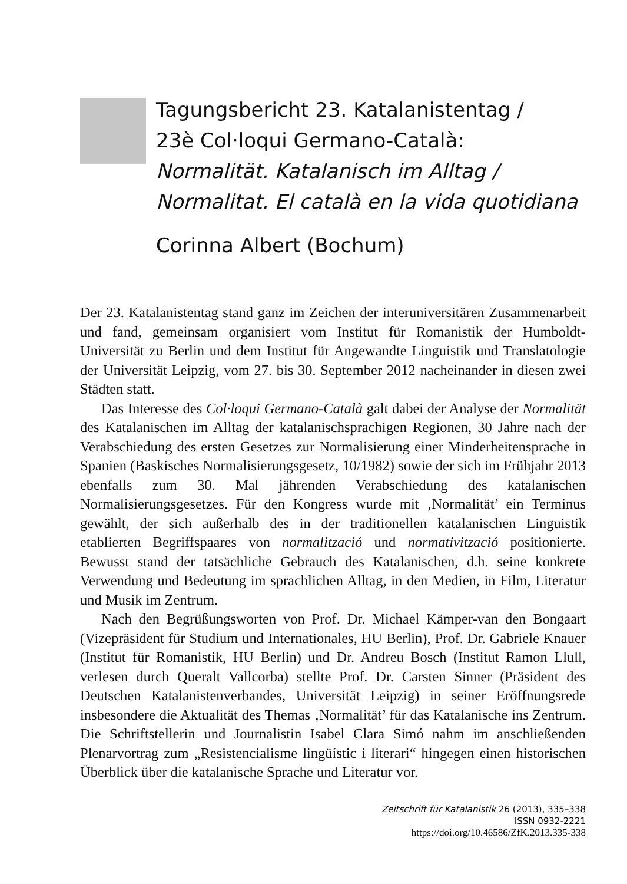Tagungsbericht 23. Katalanistentag /
23è Col·loqui Germano-Català:
Normalität. Katalanisch im Alltag /
Normalitat. El català en la vida quotidiana
Corinna Albert (Bochum)
Der 23. Katalanistentag stand ganz im Zeichen der interuniversitären Zusammenarbeit und fand, gemeinsam organisiert vom Institut für Romanistik der Humboldt-Universität zu Berlin und dem Institut für Angewandte Linguistik und Translatologie der Universität Leipzig, vom 27. bis 30. September 2012 nacheinander in diesen zwei Städten statt.
Das Interesse des Col·loqui Germano-Català galt dabei der Analyse der Normalität des Katalanischen im Alltag der katalanischsprachigen Regionen, 30 Jahre nach der Verabschiedung des ersten Gesetzes zur Normalisierung einer Minderheitensprache in Spanien (Baskisches Normalisierungsgesetz, 10/1982) sowie der sich im Frühjahr 2013 ebenfalls zum 30. Mal jährenden Verabschiedung des katalanischen Normalisierungsgesetzes. Für den Kongress wurde mit ‚Normalität’ ein Terminus gewählt, der sich außerhalb des in der traditionellen katalanischen Linguistik etablierten Begriffspaares von normalització und normativització positionierte. Bewusst stand der tatsächliche Gebrauch des Katalanischen, d.h. seine konkrete Verwendung und Bedeutung im sprachlichen Alltag, in den Medien, in Film, Literatur und Musik im Zentrum.
Nach den Begrüßungsworten von Prof. Dr. Michael Kämper-van den Bongaart (Vizepräsident für Studium und Internationales, HU Berlin), Prof. Dr. Gabriele Knauer (Institut für Romanistik, HU Berlin) und Dr. Andreu Bosch (Institut Ramon Llull, verlesen durch Queralt Vallcorba) stellte Prof. Dr. Carsten Sinner (Präsident des Deutschen Katalanistenverbandes, Universität Leipzig) in seiner Eröffnungsrede insbesondere die Aktualität des Themas ‚Normalität’ für das Katalanische ins Zentrum. Die Schriftstellerin und Journalistin Isabel Clara Simó nahm im anschließenden Plenarvortrag zum „Resistencialisme lingüístic i literari“ hingegen einen historischen Überblick über die katalanische Sprache und Literatur vor.
Zeitschrift für Katalanistik 26 (2013), 335–338
ISSN 0932-2221
https://doi.org/10.46586/ZfK.2013.335-338